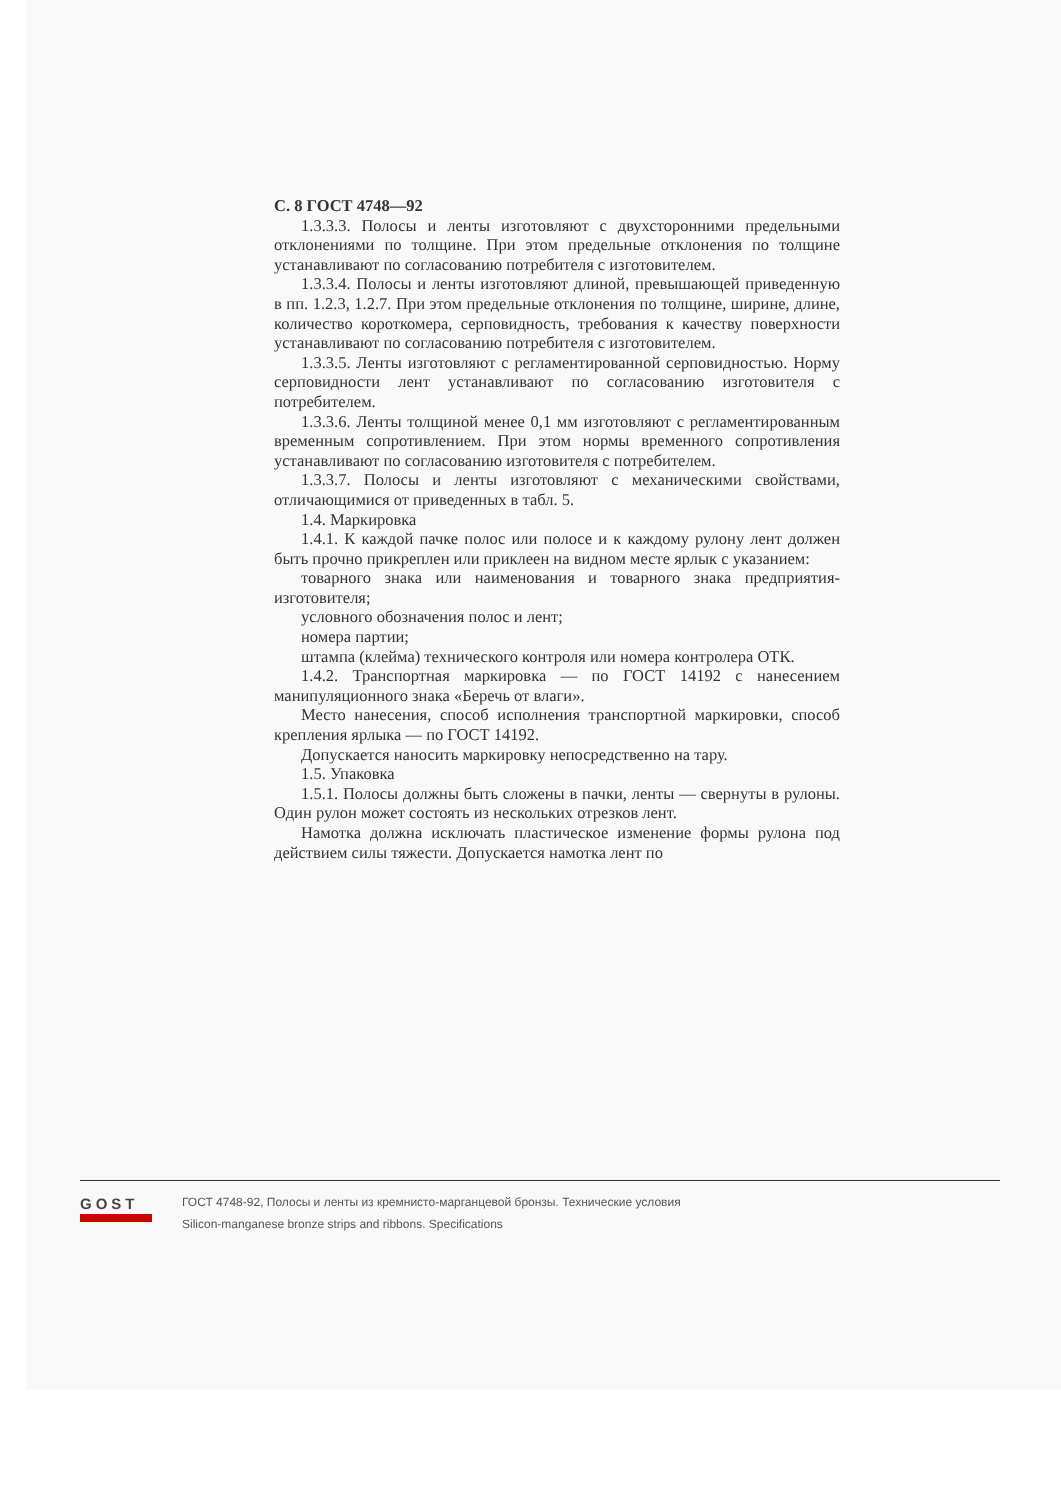С. 8 ГОСТ 4748—92
1.3.3.3. Полосы и ленты изготовляют с двухсторонними предельными отклонениями по толщине. При этом предельные отклонения по толщине устанавливают по согласованию потребителя с изготовителем.
1.3.3.4. Полосы и ленты изготовляют длиной, превышающей приведенную в пп. 1.2.3, 1.2.7. При этом предельные отклонения по толщине, ширине, длине, количество короткомера, серповидность, требования к качеству поверхности устанавливают по согласованию потребителя с изготовителем.
1.3.3.5. Ленты изготовляют с регламентированной серповидностью. Норму серповидности лент устанавливают по согласованию изготовителя с потребителем.
1.3.3.6. Ленты толщиной менее 0,1 мм изготовляют с регламентированным временным сопротивлением. При этом нормы временного сопротивления устанавливают по согласованию изготовителя с потребителем.
1.3.3.7. Полосы и ленты изготовляют с механическими свойствами, отличающимися от приведенных в табл. 5.
1.4. Маркировка
1.4.1. К каждой пачке полос или полосе и к каждому рулону лент должен быть прочно прикреплен или приклеен на видном месте ярлык с указанием:
товарного знака или наименования и товарного знака предприятия-изготовителя;
условного обозначения полос и лент;
номера партии;
штампа (клейма) технического контроля или номера контролера ОТК.
1.4.2. Транспортная маркировка — по ГОСТ 14192 с нанесением манипуляционного знака «Беречь от влаги».
Место нанесения, способ исполнения транспортной маркировки, способ крепления ярлыка — по ГОСТ 14192.
Допускается наносить маркировку непосредственно на тару.
1.5. Упаковка
1.5.1. Полосы должны быть сложены в пачки, ленты — свернуты в рулоны. Один рулон может состоять из нескольких отрезков лент.
Намотка должна исключать пластическое изменение формы рулона под действием силы тяжести. Допускается намотка лент по
GOST
ГОСТ 4748-92, Полосы и ленты из кремнисто-марганцевой бронзы. Технические условия
Silicon-manganese bronze strips and ribbons. Specifications